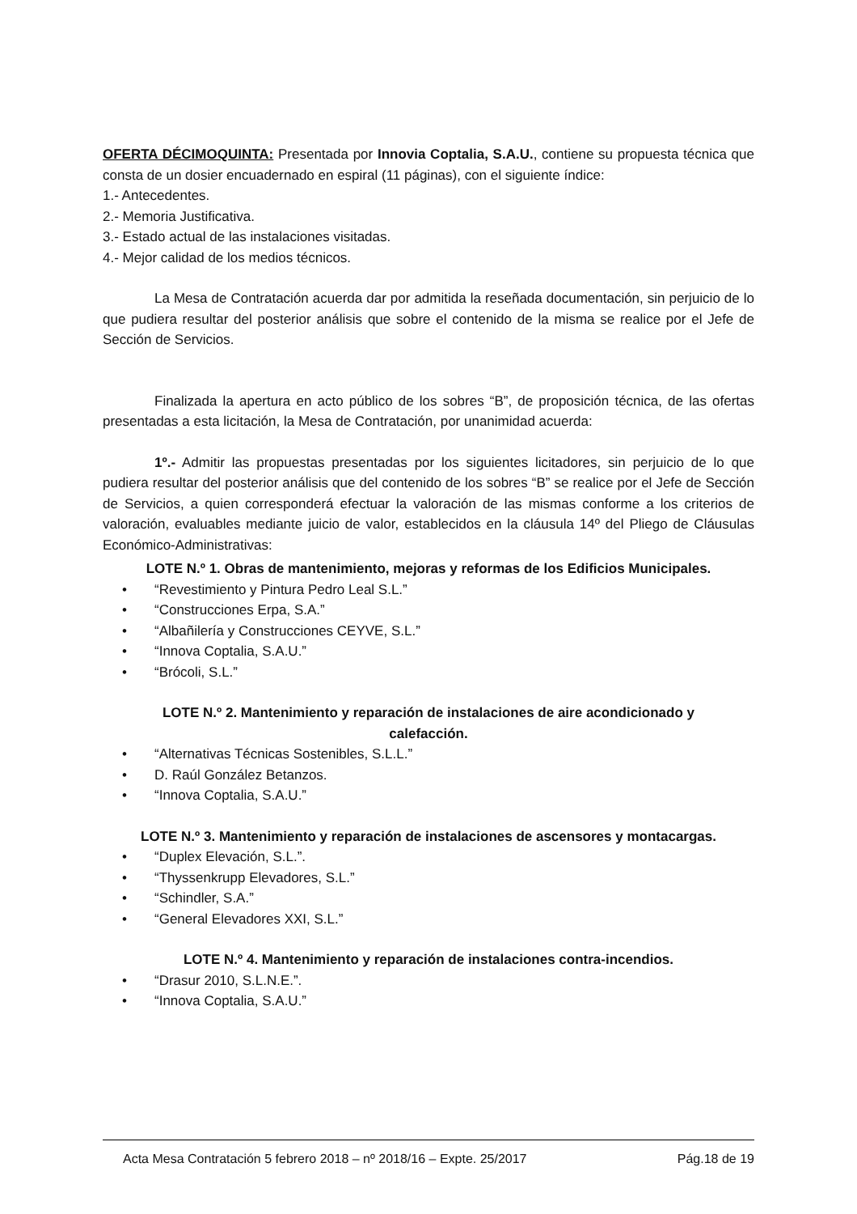OFERTA DÉCIMOQUINTA: Presentada por Innovia Coptalia, S.A.U., contiene su propuesta técnica que consta de un dosier encuadernado en espiral (11 páginas), con el siguiente índice:
1.- Antecedentes.
2.- Memoria Justificativa.
3.- Estado actual de las instalaciones visitadas.
4.- Mejor calidad de los medios técnicos.
La Mesa de Contratación acuerda dar por admitida la reseñada documentación, sin perjuicio de lo que pudiera resultar del posterior análisis que sobre el contenido de la misma se realice por el Jefe de Sección de Servicios.
Finalizada la apertura en acto público de los sobres “B”, de proposición técnica, de las ofertas presentadas a esta licitación, la Mesa de Contratación, por unanimidad acuerda:
1º.- Admitir las propuestas presentadas por los siguientes licitadores, sin perjuicio de lo que pudiera resultar del posterior análisis que del contenido de los sobres “B” se realice por el Jefe de Sección de Servicios, a quien corresponderá efectuar la valoración de las mismas conforme a los criterios de valoración, evaluables mediante juicio de valor, establecidos en la cláusula 14º del Pliego de Cláusulas Económico-Administrativas:
LOTE N.º 1. Obras de mantenimiento, mejoras y reformas de los Edificios Municipales.
• “Revestimiento y Pintura Pedro Leal S.L.”
• “Construcciones Erpa, S.A.”
• “Albañilería y Construcciones CEYVE, S.L.”
• “Innova Coptalia, S.A.U.”
• “Brócoli, S.L.”
LOTE N.º 2. Mantenimiento y reparación de instalaciones de aire acondicionado y
calefacción.
• “Alternativas Técnicas Sostenibles, S.L.L.”
• D. Raúl González Betanzos.
• “Innova Coptalia, S.A.U.”
LOTE N.º 3. Mantenimiento y reparación de instalaciones de ascensores y montacargas.
• “Duplex Elevación, S.L.”.
• “Thyssenkrupp Elevadores, S.L.”
• “Schindler, S.A.”
• “General Elevadores XXI, S.L.”
LOTE N.º 4. Mantenimiento y reparación de instalaciones contra-incendios.
• “Drasur 2010, S.L.N.E.”.
• “Innova Coptalia, S.A.U.”
Acta Mesa Contratación 5 febrero 2018 – nº 2018/16 – Expte. 25/2017 Pág.18 de 19